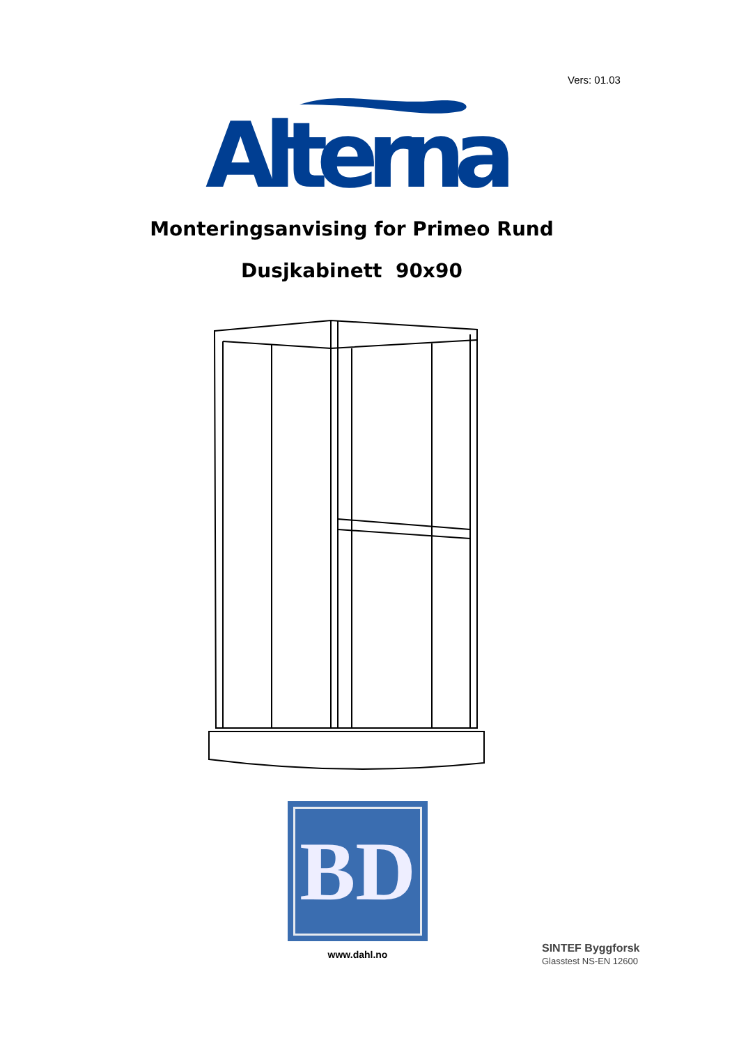Vers: 01.03
Alterna
Monteringsanvising for Primeo Rund
Dusjkabinett 90x90
BD
www.dahl.no
SINTEF Byggforsk
Glasstest NS-EN 12600